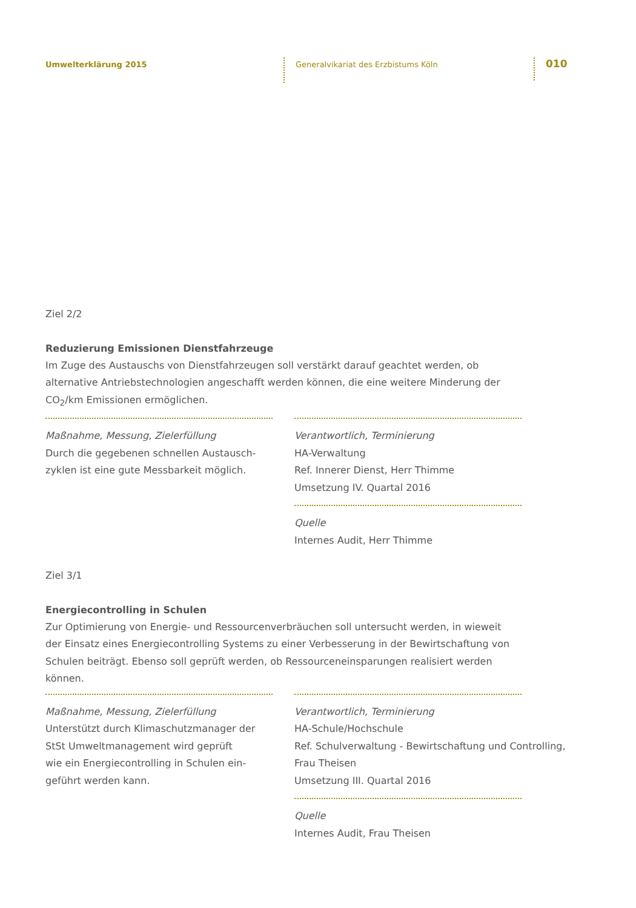Umwelterklärung 2015
Generalvikariat des Erzbistums Köln
010
Ziel 2/2
Reduzierung Emissionen Dienstfahrzeuge
Im Zuge des Austauschs von Dienstfahrzeugen soll verstärkt darauf geachtet werden, ob
alternative Antriebstechnologien angeschafft werden können, die eine weitere Minderung der
CO<sub>2</sub>/km Emissionen ermöglichen.
Maßnahme, Messung, Zielerfüllung
Durch die gegebenen schnellen Austausch-
zyklen ist eine gute Messbarkeit möglich.
Verantwortlich, Terminierung
HA-Verwaltung
Ref. Innerer Dienst, Herr Thimme
Umsetzung IV. Quartal 2016
Quelle
Internes Audit, Herr Thimme
Ziel 3/1
Energiecontrolling in Schulen
Zur Optimierung von Energie- und Ressourcenverbräuchen soll untersucht werden, in wieweit
der Einsatz eines Energiecontrolling Systems zu einer Verbesserung in der Bewirtschaftung von
Schulen beiträgt. Ebenso soll geprüft werden, ob Ressourceneinsparungen realisiert werden
können.
Maßnahme, Messung, Zielerfüllung
Unterstützt durch Klimaschutzmanager der
StSt Umweltmanagement wird geprüft
wie ein Energiecontrolling in Schulen ein-
geführt werden kann.
Verantwortlich, Terminierung
HA-Schule/Hochschule
Ref. Schulverwaltung - Bewirtschaftung und Controlling,
Frau Theisen
Umsetzung III. Quartal 2016
Quelle
Internes Audit, Frau Theisen